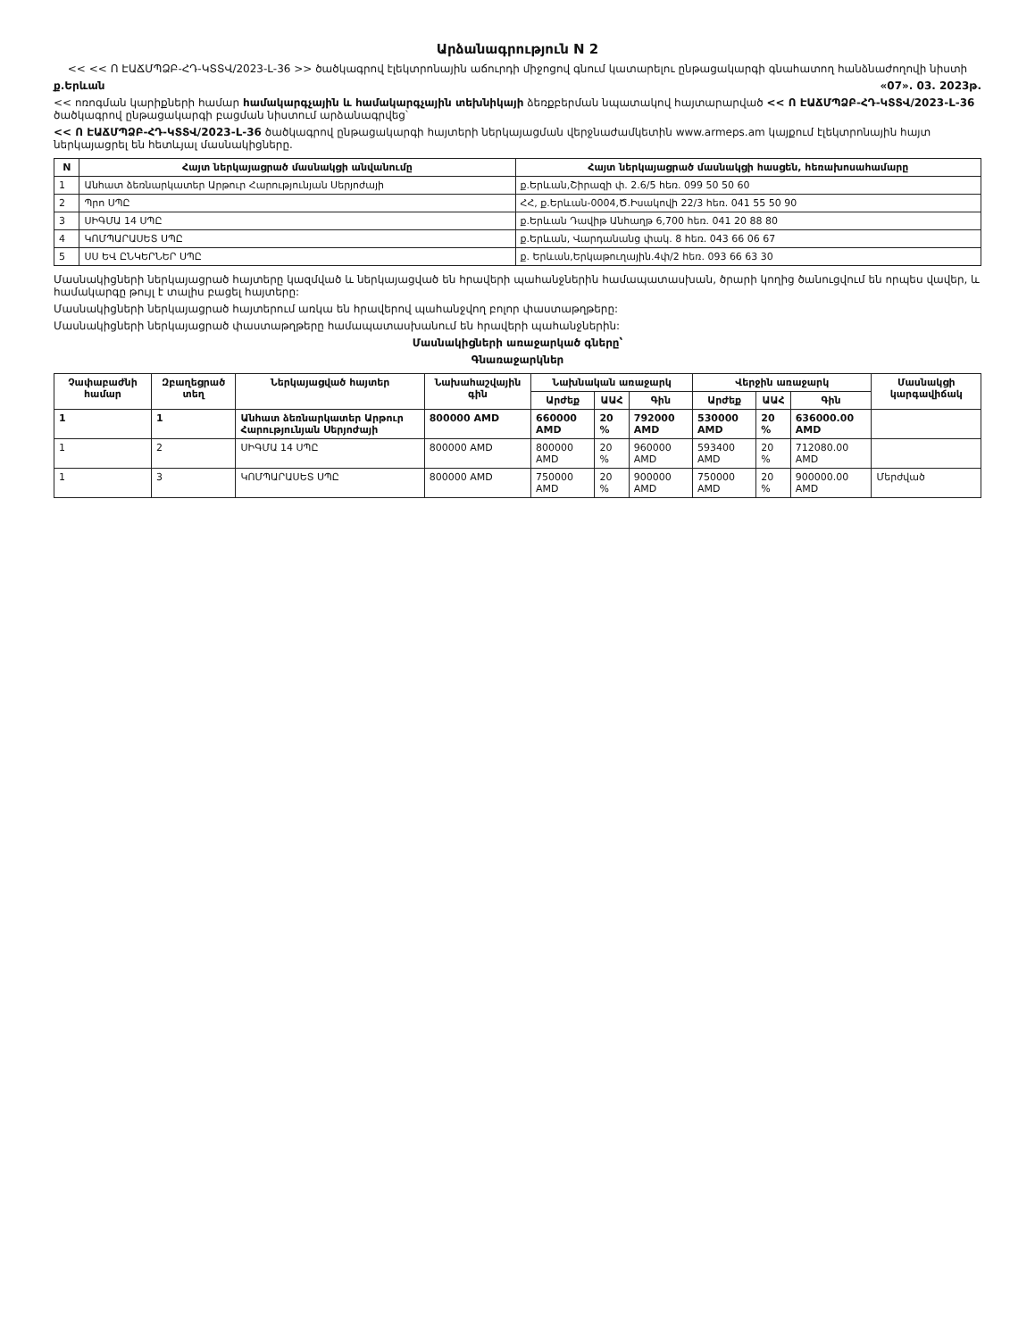Արձանագրություն N 2
<< << Ո ԷԱՃՄՊՁԲ-ՀԴ-ԿՏՏՎ/2023-L-36 >> ծածկագրով էլեկտրոնային աճուրդի միջոցով գնում կատարելու ընթացակարգի գնահատող հանձնաժողովի նիստի
ք.Երևան «07». 03. 2023թ.
<< ոռոգման կարիքների համար համակարգչային և համակարգչային տեխնիկայի ձեռքբերման նպատակով հայտարարված << Ո ԷԱՃՄՊՁԲ-ՀԴ-ԿՏՏՎ/2023-L-36 ծածկագրով ընթացակարգի բացման նիստում արձանագրվեց՝
<< Ո ԷԱՃՄՊՁԲ-ՀԴ-ԿՏՏՎ/2023-L-36 ծածկագրով ընթացակարգի հայտերի ներկայացման վերջնաժամկետին www.armeps.am կայքում էլեկտրոնային հայտ ներկայացրել են հետևյալ մասնակիցները.
| N | Հայտ ներկայացրած մասնակցի անվանումը | Հայտ ներկայացրած մասնակցի հասցեն, հեռախոսահամարը |
| --- | --- | --- |
| 1 | Անհատ ձեռնարկատեր Արթուր Հարությունյան Սերյոժայի | ք.Երևան,Շիրազի փ. 2.6/5 հեռ. 099 50 50 60 |
| 2 | Պրո ՍՊԸ | ՀՀ, ք.Երևան-0004,Ծ.Իսակովի 22/3 հեռ. 041 55 50 90 |
| 3 | ՍԻԳՄԱ 14 ՍՊԸ | ք.Երևան Դավիթ Անհաղթ 6,700 հեռ. 041 20 88 80 |
| 4 | ԿՈՄՊԱՐԱՍԵՏ ՍՊԸ | ք.Երևան, Վարդանանց փակ. 8 հեռ. 043 66 06 67 |
| 5 | ՍՍ ԵՎ ԸՆԿԵՐՆԵՐ ՍՊԸ | ք. Երևան,Երկաթուղային.4փ/2 հեռ. 093 66 63 30 |
Մասնակիցների ներկայացրած հայտերը կազմված և ներկայացված են հրավերի պահանջներին համապատասխան, ծրարի կողից ծանուցվում են որպես վավեր, և համակարգը թույլ է տալիս բացել հայտերը:
Մասնակիցների ներկայացրած հայտերում առկա են հրավերով պահանջվող բոլոր փաստաթղթերը:
Մասնակիցների ներկայացրած փաստաթղթերը համապատասխանում են հրավերի պահանջներին:
Մասնակիցների առաջարկած գները՝
Գնառաջարկներ
| Չափաբաժնի համար | Զբաղեցրած տեղ | Ներկայացված հայտեր | Նախահաշվային գին | Նախնական առաջարկ | | | Վերջին առաջարկ | | | Մասնակցի կարգավիճակ |
| --- | --- | --- | --- | --- | --- | --- | --- | --- | --- | --- |
| | | | | Արժեք | ԱԱՀ | Գին | Արժեք | ԱԱՀ | Գին | |
| 1 | 1 | Անհատ ձեռնարկատեր Արթուր Հարությունյան Սերյոժայի | 800000 AMD | 660000 AMD | 20 % | 792000 AMD | 530000 AMD | 20 % | 636000.00 AMD | |
| 1 | 2 | ՍԻԳՄԱ 14 ՍՊԸ | 800000 AMD | 800000 AMD | 20 % | 960000 AMD | 593400 AMD | 20 % | 712080.00 AMD | |
| 1 | 3 | ԿՈՄՊԱՐԱՍԵՏ ՍՊԸ | 800000 AMD | 750000 AMD | 20 % | 900000 AMD | 750000 AMD | 20 % | 900000.00 AMD | Մերժված |